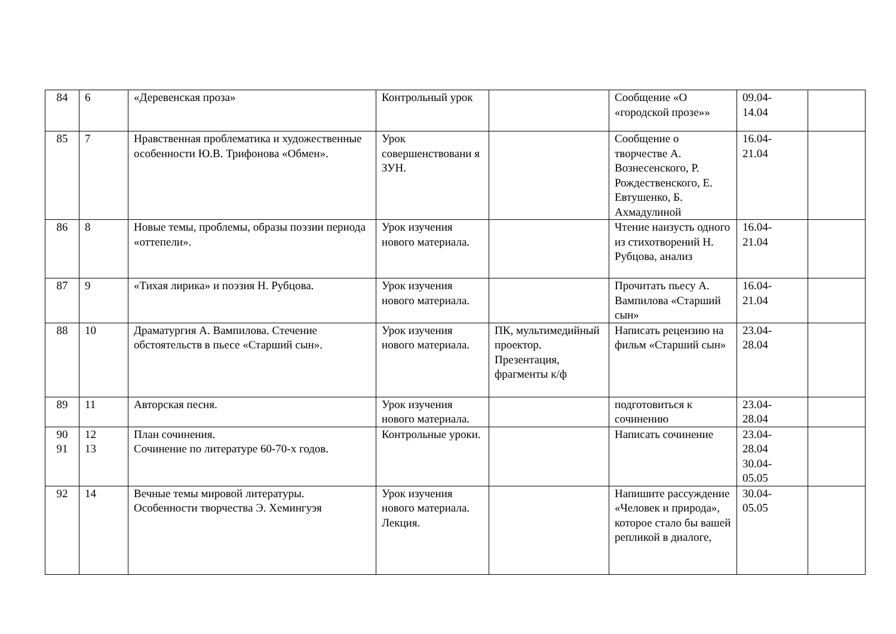| 84 | 6 | «Деревенская проза» | Контрольный урок | | Сообщение «О «городской прозе»» | 09.04- 14.04 | |
| 85 | 7 | Нравственная проблематика и художественные особенности Ю.В. Трифонова «Обмен». | Урок совершенствовани я ЗУН. | | Сообщение о творчестве А. Вознесенского, Р. Рождественского, Е. Евтушенко, Б. Ахмадулиной | 16.04- 21.04 | |
| 86 | 8 | Новые темы, проблемы, образы поэзии периода «оттепели». | Урок изучения нового материала. | | Чтение наизусть одного из стихотворений Н. Рубцова, анализ | 16.04- 21.04 | |
| 87 | 9 | «Тихая лирика» и поэзия Н. Рубцова. | Урок изучения нового материала. | | Прочитать пьесу А. Вампилова «Старший сын» | 16.04- 21.04 | |
| 88 | 10 | Драматургия А. Вампилова. Стечение обстоятельств в пьесе «Старший сын». | Урок изучения нового материала. | ПК, мультимедийный проектор. Презентация, фрагменты к/ф | Написать рецензию на фильм «Старший сын» | 23.04- 28.04 | |
| 89 | 11 | Авторская песня. | Урок изучения нового материала. | | подготовиться к сочинению | 23.04- 28.04 | |
| 90 91 | 12 13 | План сочинения. Сочинение по литературе 60-70-х годов. | Контрольные уроки. | | Написать сочинение | 23.04- 28.04 30.04- 05.05 | |
| 92 | 14 | Вечные темы мировой литературы. Особенности творчества Э. Хемингуэя | Урок изучения нового материала. Лекция. | | Напишите рассуждение «Человек и природа», которое стало бы вашей репликой в диалоге, | 30.04- 05.05 | |